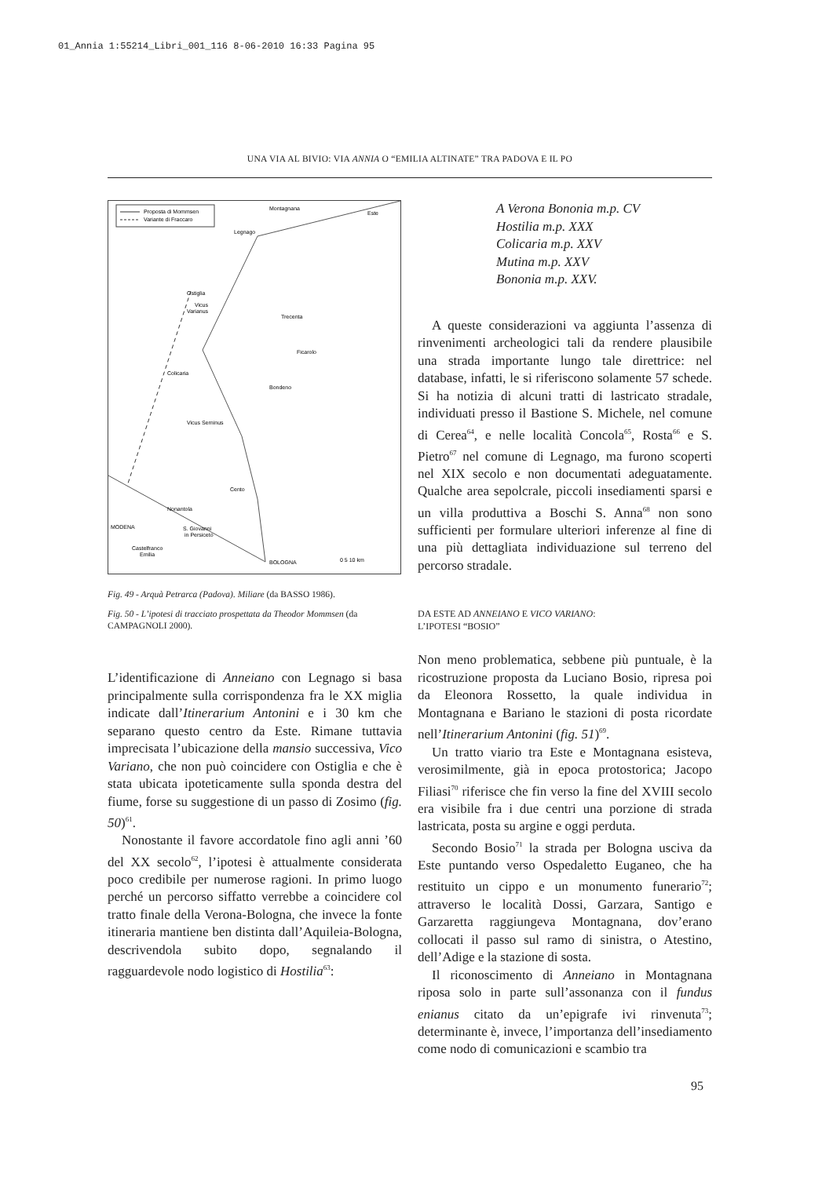01_Annia 1:55214_Libri_001_116 8-06-2010 16:33 Pagina 95
UNA VIA AL BIVIO: VIA ANNIA O “EMILIA ALTINATE” TRA PADOVA E IL PO
Proposta di Mommsen
Variante di Fraccaro
Montagnana
Este
Legnago
Ostiglia
Vicus
Varianus
Trecenta
Ficarolo
Colicaria
Bondeno
Vicus Serninus
Cento
Nonantola
MODENA
S. Giovanni
in Persiceto
Castelfranco
Emilia
BOLOGNA
0 5 10 km
Fig. 49 - Arquà Petrarca (Padova). Miliare (da BASSO 1986).
Fig. 50 - L’ipotesi di tracciato prospettata da Theodor Mommsen (da CAMPAGNOLI 2000).
L’identificazione di Anneiano con Legnago si basa principalmente sulla corrispondenza fra le XX miglia indicate dall’Itinerarium Antonini e i 30 km che separano questo centro da Este. Rimane tuttavia imprecisata l’ubicazione della mansio successiva, Vico Variano, che non può coincidere con Ostiglia e che è stata ubicata ipoteticamente sulla sponda destra del fiume, forse su suggestione di un passo di Zosimo (fig. 50)<sup>61</sup>.
Nonostante il favore accordatole fino agli anni ’60 del XX secolo<sup>62</sup>, l’ipotesi è attualmente considerata poco credibile per numerose ragioni. In primo luogo perché un percorso siffatto verrebbe a coincidere col tratto finale della Verona-Bologna, che invece la fonte itineraria mantiene ben distinta dall’Aquileia-Bologna, descrivendola subito dopo, segnalando il ragguardevole nodo logistico di Hostilia<sup>63</sup>:
A Verona Bononia m.p. CV
Hostilia m.p. XXX
Colicaria m.p. XXV
Mutina m.p. XXV
Bononia m.p. XXV.
A queste considerazioni va aggiunta l’assenza di rinvenimenti archeologici tali da rendere plausibile una strada importante lungo tale direttrice: nel database, infatti, le si riferiscono solamente 57 schede. Si ha notizia di alcuni tratti di lastricato stradale, individuati presso il Bastione S. Michele, nel comune di Cerea<sup>64</sup>, e nelle località Concola<sup>65</sup>, Rosta<sup>66</sup> e S. Pietro<sup>67</sup> nel comune di Legnago, ma furono scoperti nel XIX secolo e non documentati adeguatamente. Qualche area sepolcrale, piccoli insediamenti sparsi e un villa produttiva a Boschi S. Anna<sup>68</sup> non sono sufficienti per formulare ulteriori inferenze al fine di una più dettagliata individuazione sul terreno del percorso stradale.
DA ESTE AD ANNEIANO E VICO VARIANO:
L’IPOTESI “BOSIO”
Non meno problematica, sebbene più puntuale, è la ricostruzione proposta da Luciano Bosio, ripresa poi da Eleonora Rossetto, la quale individua in Montagnana e Bariano le stazioni di posta ricordate nell’Itinerarium Antonini (fig. 51)<sup>69</sup>.
Un tratto viario tra Este e Montagnana esisteva, verosimilmente, già in epoca protostorica; Jacopo Filiasi<sup>70</sup> riferisce che fin verso la fine del XVIII secolo era visibile fra i due centri una porzione di strada lastricata, posta su argine e oggi perduta.
Secondo Bosio<sup>71</sup> la strada per Bologna usciva da Este puntando verso Ospedaletto Euganeo, che ha restituito un cippo e un monumento funerario<sup>72</sup>; attraverso le località Dossi, Garzara, Santigo e Garzaretta raggiungeva Montagnana, dov’erano collocati il passo sul ramo di sinistra, o Atestino, dell’Adige e la stazione di sosta.
Il riconoscimento di Anneiano in Montagnana riposa solo in parte sull’assonanza con il fundus enianus citato da un’epigrafe ivi rinvenuta<sup>73</sup>; determinante è, invece, l’importanza dell’insediamento come nodo di comunicazioni e scambio tra
95